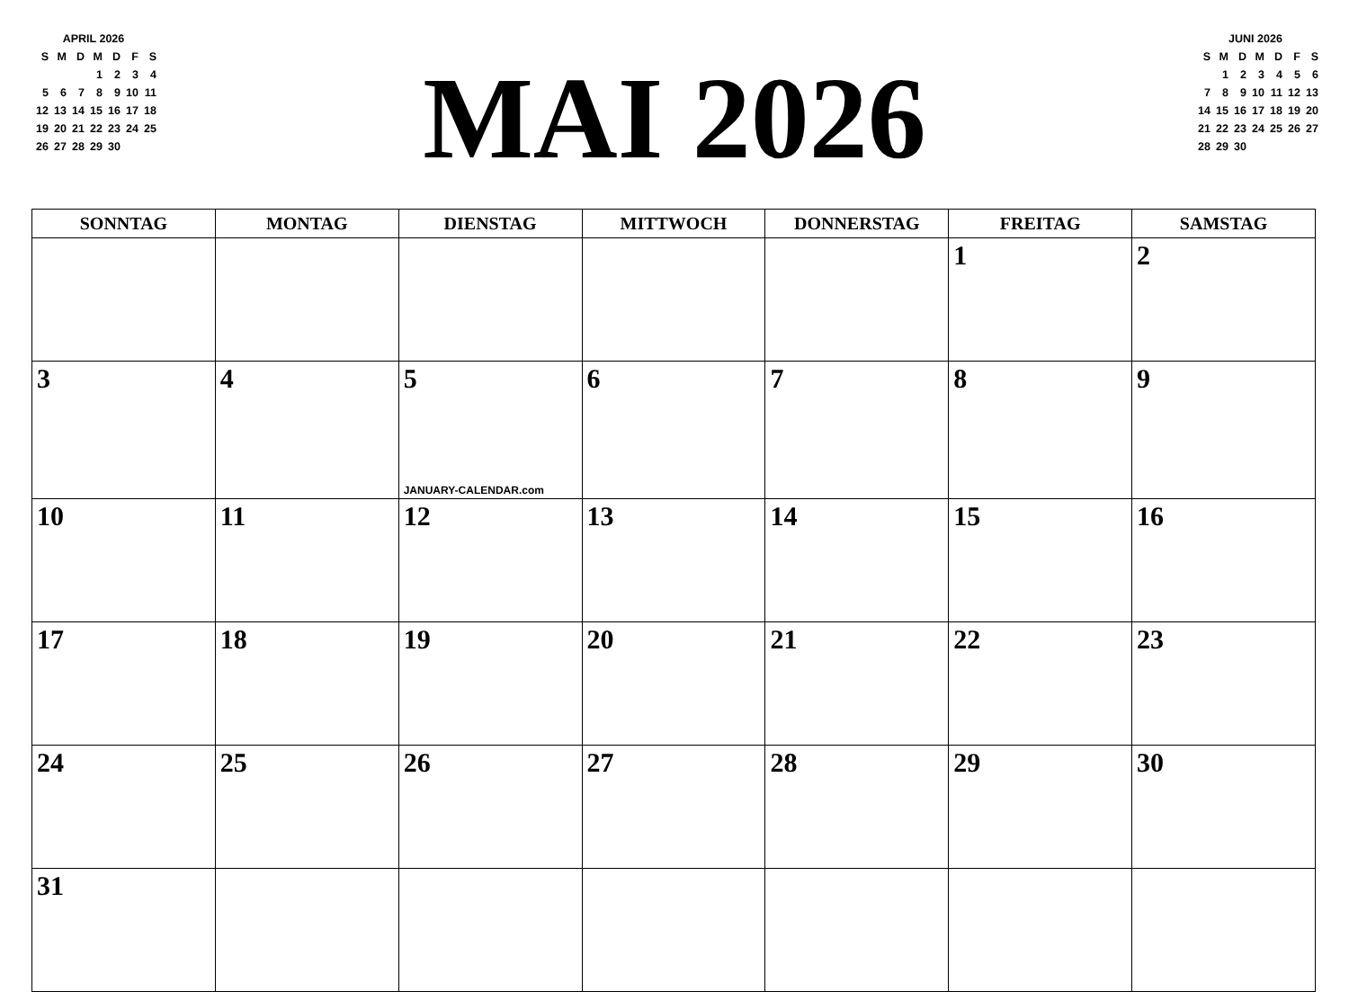APRIL 2026
| S | M | D | M | D | F | S |
| | | | 1 | 2 | 3 | 4 |
| 5 | 6 | 7 | 8 | 9 | 10 | 11 |
| 12 | 13 | 14 | 15 | 16 | 17 | 18 |
| 19 | 20 | 21 | 22 | 23 | 24 | 25 |
| 26 | 27 | 28 | 29 | 30 | | |
MAI 2026
JUNI 2026
| S | M | D | M | D | F | S |
| | 1 | 2 | 3 | 4 | 5 | 6 |
| 7 | 8 | 9 | 10 | 11 | 12 | 13 |
| 14 | 15 | 16 | 17 | 18 | 19 | 20 |
| 21 | 22 | 23 | 24 | 25 | 26 | 27 |
| 28 | 29 | 30 | | | | |
| SONNTAG | MONTAG | DIENSTAG | MITTWOCH | DONNERSTAG | FREITAG | SAMSTAG |
| --- | --- | --- | --- | --- | --- | --- |
| | | | | | 1 | 2 |
| 3 | 4 | 5 JANUARY-CALENDAR.com | 6 | 7 | 8 | 9 |
| 10 | 11 | 12 | 13 | 14 | 15 | 16 |
| 17 | 18 | 19 | 20 | 21 | 22 | 23 |
| 24 | 25 | 26 | 27 | 28 | 29 | 30 |
| 31 | | | | | | |